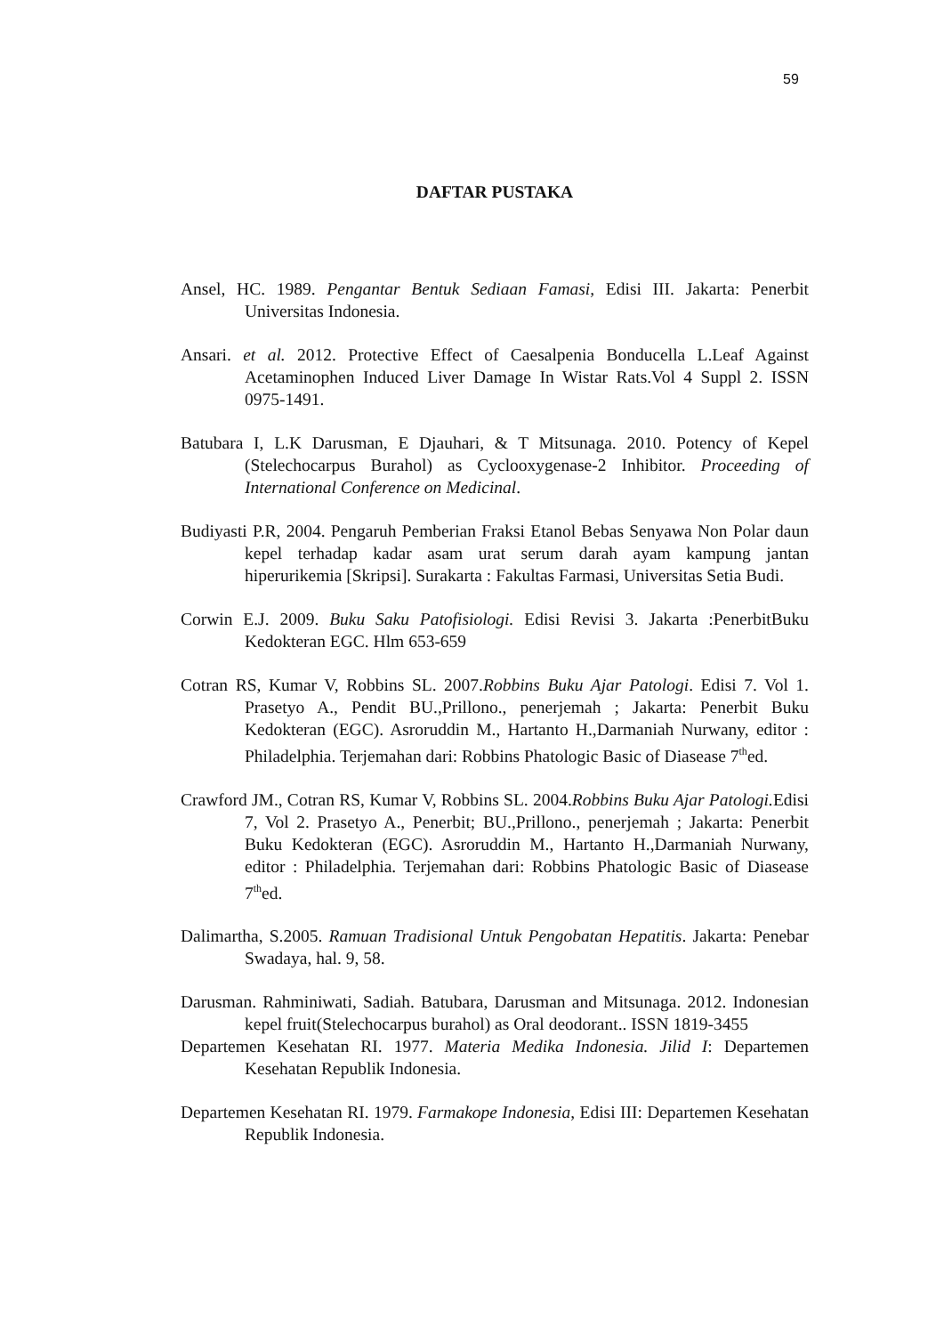59
DAFTAR PUSTAKA
Ansel, HC. 1989. Pengantar Bentuk Sediaan Famasi, Edisi III. Jakarta: Penerbit Universitas Indonesia.
Ansari. et al. 2012. Protective Effect of Caesalpenia Bonducella L.Leaf Against Acetaminophen Induced Liver Damage In Wistar Rats.Vol 4 Suppl 2. ISSN 0975-1491.
Batubara I, L.K Darusman, E Djauhari, & T Mitsunaga. 2010. Potency of Kepel (Stelechocarpus Burahol) as Cyclooxygenase-2 Inhibitor. Proceeding of International Conference on Medicinal.
Budiyasti P.R, 2004. Pengaruh Pemberian Fraksi Etanol Bebas Senyawa Non Polar daun kepel terhadap kadar asam urat serum darah ayam kampung jantan hiperurikemia [Skripsi]. Surakarta : Fakultas Farmasi, Universitas Setia Budi.
Corwin E.J. 2009. Buku Saku Patofisiologi. Edisi Revisi 3. Jakarta :PenerbitBuku Kedokteran EGC. Hlm 653-659
Cotran RS, Kumar V, Robbins SL. 2007.Robbins Buku Ajar Patologi. Edisi 7. Vol 1. Prasetyo A., Pendit BU.,Prillono., penerjemah ; Jakarta: Penerbit Buku Kedokteran (EGC). Asroruddin M., Hartanto H.,Darmaniah Nurwany, editor : Philadelphia. Terjemahan dari: Robbins Phatologic Basic of Diasease 7<sup>th</sup>ed.
Crawford JM., Cotran RS, Kumar V, Robbins SL. 2004.Robbins Buku Ajar Patologi. Edisi 7, Vol 2. Prasetyo A., Penerbit; BU.,Prillono., penerjemah ; Jakarta: Penerbit Buku Kedokteran (EGC). Asroruddin M., Hartanto H.,Darmaniah Nurwany, editor : Philadelphia. Terjemahan dari: Robbins Phatologic Basic of Diasease 7<sup>th</sup>ed.
Dalimartha, S.2005. Ramuan Tradisional Untuk Pengobatan Hepatitis. Jakarta: Penebar Swadaya, hal. 9, 58.
Darusman. Rahminiwati, Sadiah. Batubara, Darusman and Mitsunaga. 2012. Indonesian kepel fruit(Stelechocarpus burahol) as Oral deodorant.. ISSN 1819-3455
Departemen Kesehatan RI. 1977. Materia Medika Indonesia. Jilid I: Departemen Kesehatan Republik Indonesia.
Departemen Kesehatan RI. 1979. Farmakope Indonesia, Edisi III: Departemen Kesehatan Republik Indonesia.